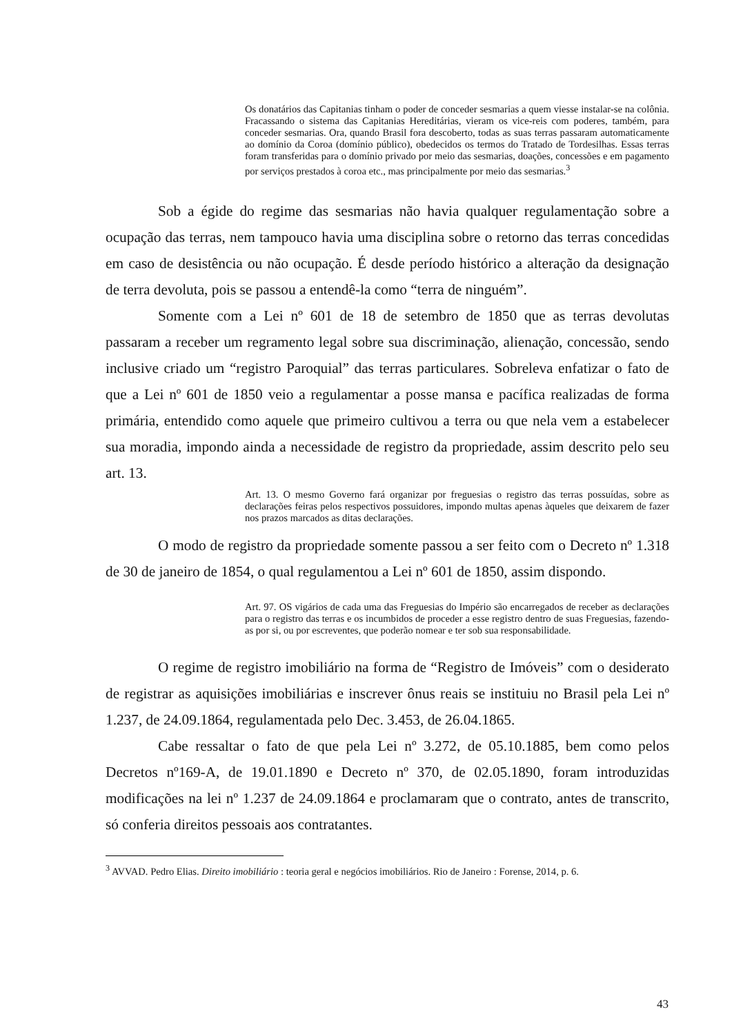Os donatários das Capitanias tinham o poder de conceder sesmarias a quem viesse instalar-se na colônia. Fracassando o sistema das Capitanias Hereditárias, vieram os vice-reis com poderes, também, para conceder sesmarias. Ora, quando Brasil fora descoberto, todas as suas terras passaram automaticamente ao domínio da Coroa (domínio público), obedecidos os termos do Tratado de Tordesilhas. Essas terras foram transferidas para o domínio privado por meio das sesmarias, doações, concessões e em pagamento por serviços prestados à coroa etc., mas principalmente por meio das sesmarias.<sup>3</sup>
Sob a égide do regime das sesmarias não havia qualquer regulamentação sobre a ocupação das terras, nem tampouco havia uma disciplina sobre o retorno das terras concedidas em caso de desistência ou não ocupação. É desde período histórico a alteração da designação de terra devoluta, pois se passou a entendê-la como “terra de ninguém”.
Somente com a Lei nº 601 de 18 de setembro de 1850 que as terras devolutas passaram a receber um regramento legal sobre sua discriminação, alienação, concessão, sendo inclusive criado um “registro Paroquial” das terras particulares. Sobreleva enfatizar o fato de que a Lei nº 601 de 1850 veio a regulamentar a posse mansa e pacífica realizadas de forma primária, entendido como aquele que primeiro cultivou a terra ou que nela vem a estabelecer sua moradia, impondo ainda a necessidade de registro da propriedade, assim descrito pelo seu art. 13.
Art. 13. O mesmo Governo fará organizar por freguesias o registro das terras possuídas, sobre as declarações feiras pelos respectivos possuidores, impondo multas apenas àqueles que deixarem de fazer nos prazos marcados as ditas declarações.
O modo de registro da propriedade somente passou a ser feito com o Decreto nº 1.318 de 30 de janeiro de 1854, o qual regulamentou a Lei nº 601 de 1850, assim dispondo.
Art. 97. OS vigários de cada uma das Freguesias do Império são encarregados de receber as declarações para o registro das terras e os incumbidos de proceder a esse registro dentro de suas Freguesias, fazendo-as por si, ou por escreventes, que poderão nomear e ter sob sua responsabilidade.
O regime de registro imobiliário na forma de “Registro de Imóveis” com o desiderato de registrar as aquisições imobiliárias e inscrever ônus reais se instituiu no Brasil pela Lei nº 1.237, de 24.09.1864, regulamentada pelo Dec. 3.453, de 26.04.1865.
Cabe ressaltar o fato de que pela Lei nº 3.272, de 05.10.1885, bem como pelos Decretos nº169-A, de 19.01.1890 e Decreto nº 370, de 02.05.1890, foram introduzidas modificações na lei nº 1.237 de 24.09.1864 e proclamaram que o contrato, antes de transcrito, só conferia direitos pessoais aos contratantes.
<sup>3</sup> AVVAD. Pedro Elias. Direito imobiliário : teoria geral e negócios imobiliários. Rio de Janeiro : Forense, 2014, p. 6.
43